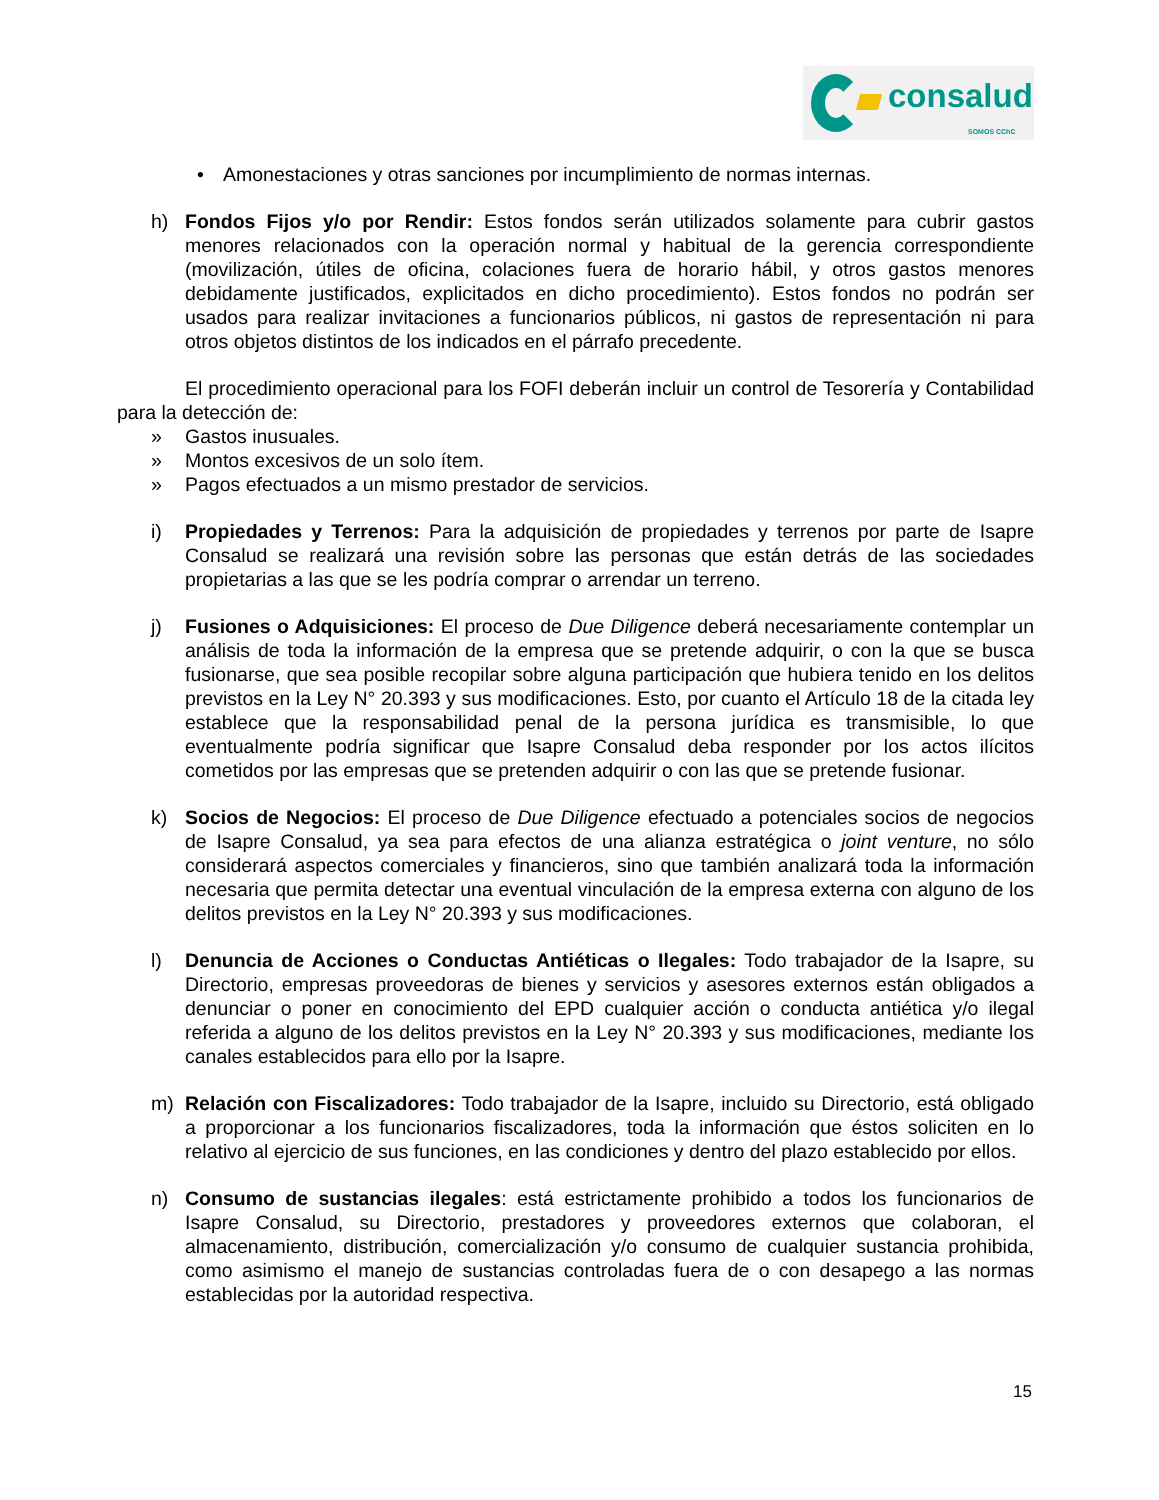consalud
SOMOS CChC
• Amonestaciones y otras sanciones por incumplimiento de normas internas.
h) Fondos Fijos y/o por Rendir: Estos fondos serán utilizados solamente para cubrir gastos menores relacionados con la operación normal y habitual de la gerencia correspondiente (movilización, útiles de oficina, colaciones fuera de horario hábil, y otros gastos menores debidamente justificados, explicitados en dicho procedimiento). Estos fondos no podrán ser usados para realizar invitaciones a funcionarios públicos, ni gastos de representación ni para otros objetos distintos de los indicados en el párrafo precedente.
El procedimiento operacional para los FOFI deberán incluir un control de Tesorería y Contabilidad para la detección de:
» Gastos inusuales.
» Montos excesivos de un solo ítem.
» Pagos efectuados a un mismo prestador de servicios.
i) Propiedades y Terrenos: Para la adquisición de propiedades y terrenos por parte de Isapre Consalud se realizará una revisión sobre las personas que están detrás de las sociedades propietarias a las que se les podría comprar o arrendar un terreno.
j) Fusiones o Adquisiciones: El proceso de Due Diligence deberá necesariamente contemplar un análisis de toda la información de la empresa que se pretende adquirir, o con la que se busca fusionarse, que sea posible recopilar sobre alguna participación que hubiera tenido en los delitos previstos en la Ley N° 20.393 y sus modificaciones. Esto, por cuanto el Artículo 18 de la citada ley establece que la responsabilidad penal de la persona jurídica es transmisible, lo que eventualmente podría significar que Isapre Consalud deba responder por los actos ilícitos cometidos por las empresas que se pretenden adquirir o con las que se pretende fusionar.
k) Socios de Negocios: El proceso de Due Diligence efectuado a potenciales socios de negocios de Isapre Consalud, ya sea para efectos de una alianza estratégica o joint venture, no sólo considerará aspectos comerciales y financieros, sino que también analizará toda la información necesaria que permita detectar una eventual vinculación de la empresa externa con alguno de los delitos previstos en la Ley N° 20.393 y sus modificaciones.
l) Denuncia de Acciones o Conductas Antiéticas o Ilegales: Todo trabajador de la Isapre, su Directorio, empresas proveedoras de bienes y servicios y asesores externos están obligados a denunciar o poner en conocimiento del EPD cualquier acción o conducta antiética y/o ilegal referida a alguno de los delitos previstos en la Ley N° 20.393 y sus modificaciones, mediante los canales establecidos para ello por la Isapre.
m) Relación con Fiscalizadores: Todo trabajador de la Isapre, incluido su Directorio, está obligado a proporcionar a los funcionarios fiscalizadores, toda la información que éstos soliciten en lo relativo al ejercicio de sus funciones, en las condiciones y dentro del plazo establecido por ellos.
n) Consumo de sustancias ilegales: está estrictamente prohibido a todos los funcionarios de Isapre Consalud, su Directorio, prestadores y proveedores externos que colaboran, el almacenamiento, distribución, comercialización y/o consumo de cualquier sustancia prohibida, como asimismo el manejo de sustancias controladas fuera de o con desapego a las normas establecidas por la autoridad respectiva.
15